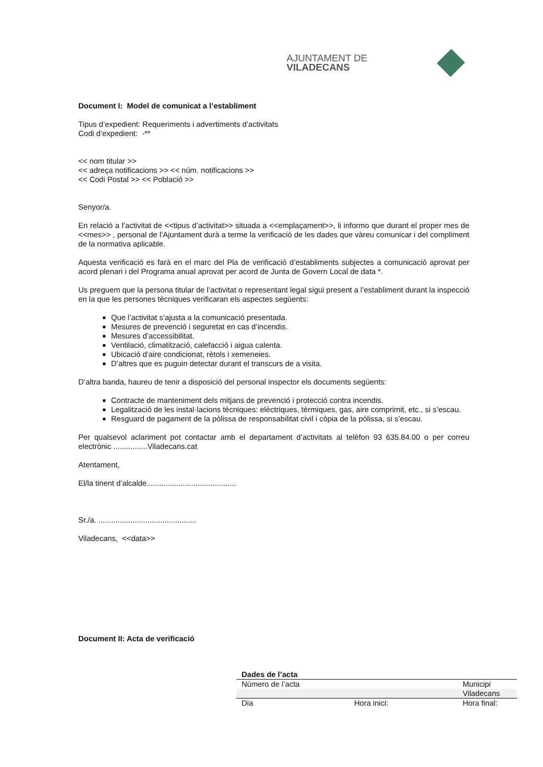AJUNTAMENT DE VILADECANS
Document I: Model de comunicat a l’establiment
Tipus d’expedient: Requeriments i advertiments d’activitats
Codi d’expedient: -**
<< nom titular >>
<< adreça notificacions >> << núm. notificacions >>
<< Codi Postal >> << Població >>
Senyor/a.
En relació a l’activitat de <<tipus d’activitat>> situada a <<emplaçament>>, li informo que durant el proper mes de <<mes>> , personal de l’Ajuntament durà a terme la verificació de les dades que vàreu comunicar i del compliment de la normativa aplicable.
Aquesta verificació es farà en el marc del Pla de verificació d’establiments subjectes a comunicació aprovat per acord plenari i del Programa anual aprovat per acord de Junta de Govern Local de data *.
Us preguem que la persona titular de l’activitat o representant legal sigui present a l’establiment durant la inspecció en la que les persones tècniques verificaran els aspectes següents:
Que l’activitat s’ajusta a la comunicació presentada.
Mesures de prevenció i seguretat en cas d’incendis.
Mesures d’accessibilitat.
Ventilació, climatització, calefacció i aigua calenta.
Ubicació d’aire condicionat, rètols i xemeneies.
D’altres que es puguin detectar durant el transcurs de a visita.
D’altra banda, haureu de tenir a disposició del personal inspector els documents següents:
Contracte de manteniment dels mitjans de prevenció i protecció contra incendis.
Legalització de les instal·lacions tècniques: elèctriques, tèrmiques, gas, aire comprimit, etc., si s’escau.
Resguard de pagament de la pòlissa de responsabilitat civil i còpia de la pòlissa, si s’escau.
Per qualsevol aclariment pot contactar amb el departament d’activitats al telèfon 93 635.84.00 o per correu electrònic ................Viladecans.cat
Atentament,
El/la tinent d’alcalde..........................................
Sr./a. ..............................................
Viladecans, <<data>>
Document II: Acta de verificació
| Dades de l’acta | | |
| --- | --- | --- |
| Número de l’acta | | Municipi |
| | | Viladecans |
| Dia | Hora inici: | Hora final: |